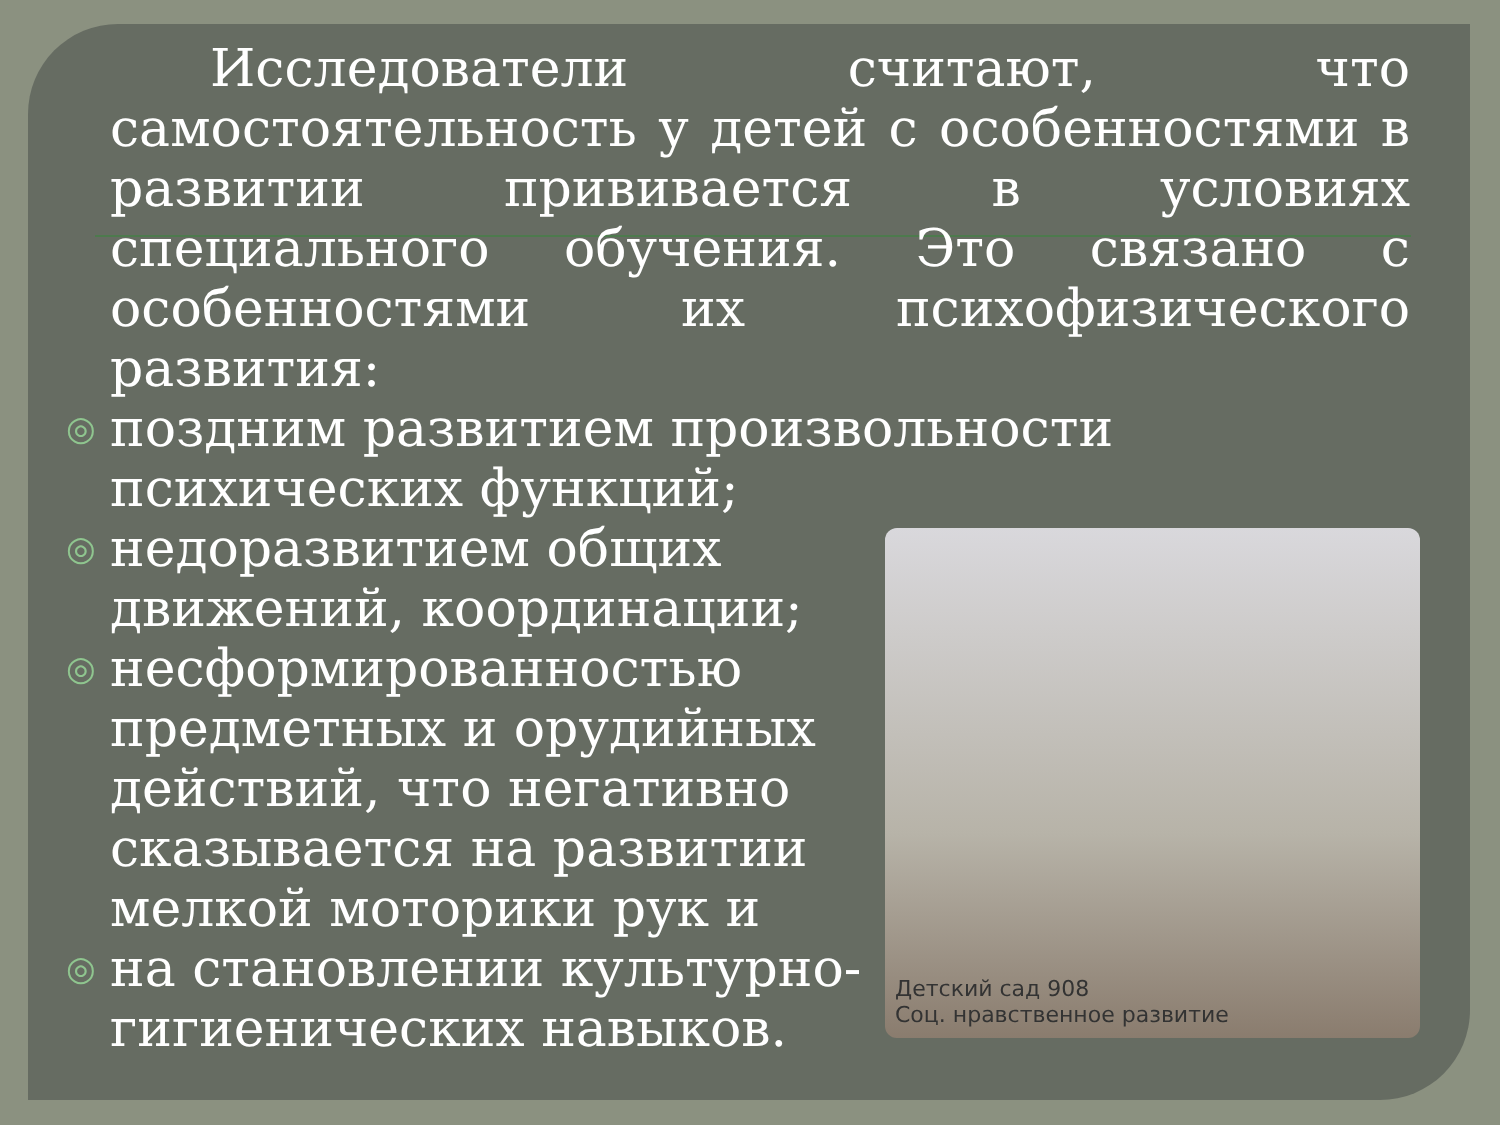Исследователи считают, что самостоятельность у детей с особенностями в развитии прививается в условиях специального обучения. Это связано с особенностями их психофизического развития:
◎ поздним развитием произвольности психических функций;
Детский сад 908
Соц. нравственное развитие
◎ недоразвитием общих движений, координации;
◎ несформированностью предметных и орудийных действий, что негативно сказывается на развитии мелкой моторики рук и
◎ на становлении культурно-гигиенических навыков.